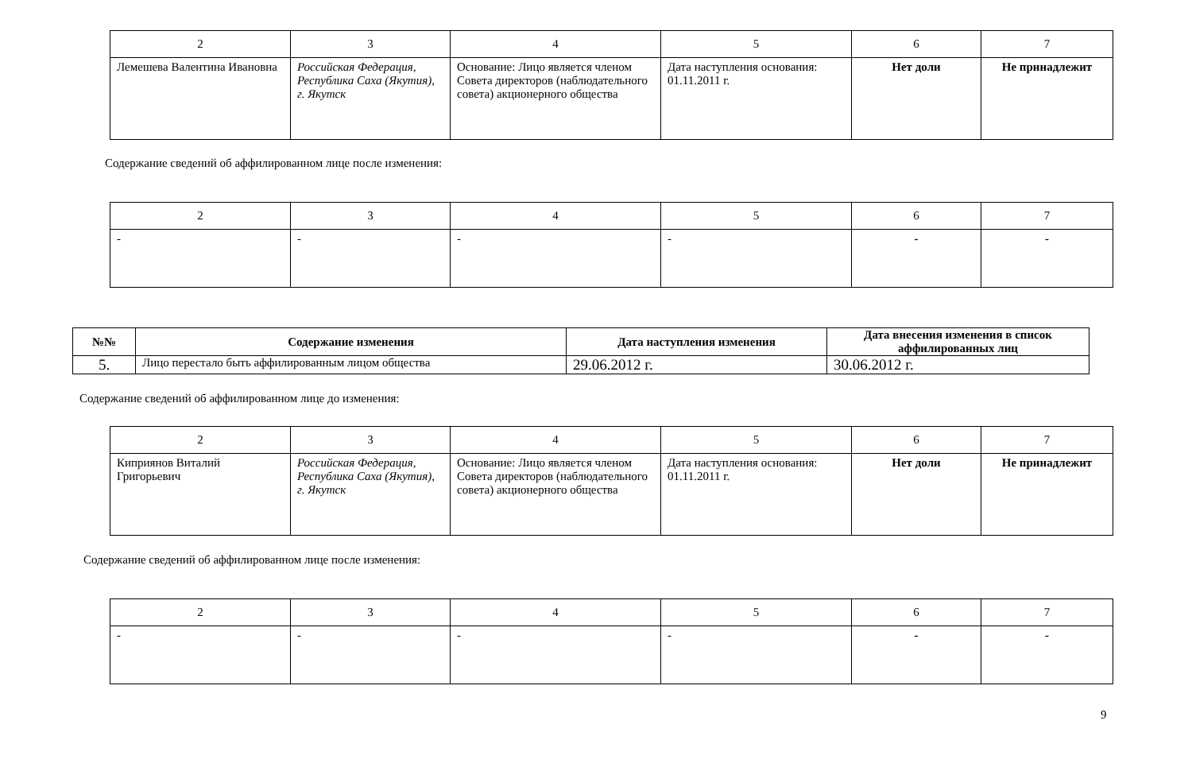| 2 | 3 | 4 | 5 | 6 | 7 |
| --- | --- | --- | --- | --- | --- |
| Лемешева Валентина Ивановна | Российская Федерация, Республика Саха (Якутия), г. Якутск | Основание: Лицо является членом Совета директоров (наблюдательного совета) акционерного общества | Дата наступления основания: 01.11.2011 г. | Нет доли | Не принадлежит |
Содержание сведений об аффилированном лице после изменения:
| 2 | 3 | 4 | 5 | 6 | 7 |
| --- | --- | --- | --- | --- | --- |
| - | - | - | - | - | - |
| №№ | Содержание изменения | Дата наступления изменения | Дата внесения изменения в список аффилированных лиц |
| --- | --- | --- | --- |
| 5. | Лицо перестало быть аффилированным лицом общества | 29.06.2012 г. | 30.06.2012 г. |
Содержание сведений об аффилированном лице до изменения:
| 2 | 3 | 4 | 5 | 6 | 7 |
| --- | --- | --- | --- | --- | --- |
| Киприянов Виталий Григорьевич | Российская Федерация, Республика Саха (Якутия), г. Якутск | Основание: Лицо является членом Совета директоров (наблюдательного совета) акционерного общества | Дата наступления основания: 01.11.2011 г. | Нет доли | Не принадлежит |
Содержание сведений об аффилированном лице после изменения:
| 2 | 3 | 4 | 5 | 6 | 7 |
| --- | --- | --- | --- | --- | --- |
| - | - | - | - | - | - |
9